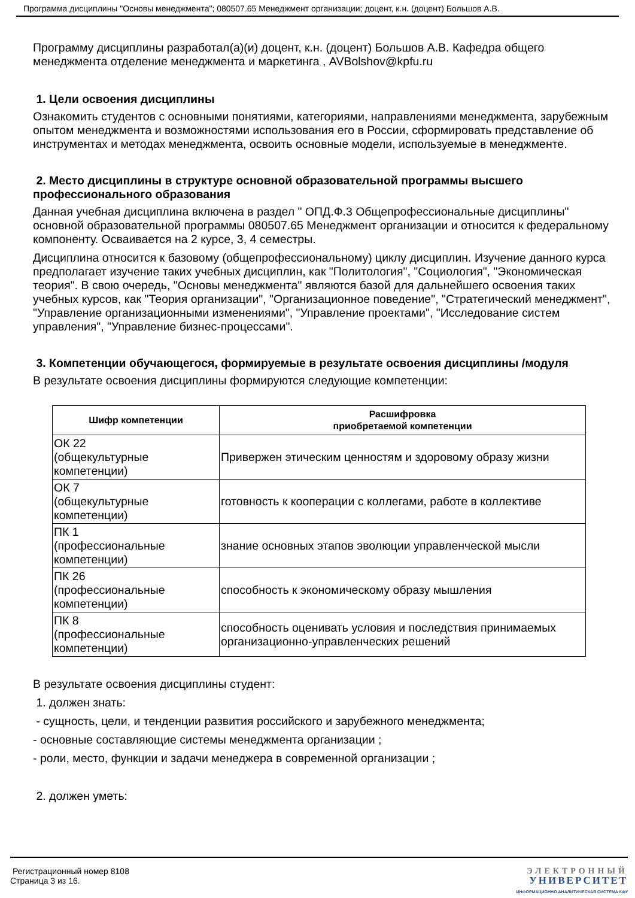Программа дисциплины "Основы менеджмента"; 080507.65 Менеджмент организации; доцент, к.н. (доцент) Большов А.В.
Программу дисциплины разработал(а)(и) доцент, к.н. (доцент) Большов А.В. Кафедра общего менеджмента отделение менеджмента и маркетинга , AVBolshov@kpfu.ru
1. Цели освоения дисциплины
Ознакомить студентов с основными понятиями, категориями, направлениями менеджмента, зарубежным опытом менеджмента и возможностями использования его в России, сформировать представление об инструментах и методах менеджмента, освоить основные модели, используемые в менеджменте.
2. Место дисциплины в структуре основной образовательной программы высшего профессионального образования
Данная учебная дисциплина включена в раздел " ОПД.Ф.3 Общепрофессиональные дисциплины" основной образовательной программы 080507.65 Менеджмент организации и относится к федеральному компоненту. Осваивается на 2 курсе, 3, 4 семестры.
Дисциплина относится к базовому (общепрофессиональному) циклу дисциплин. Изучение данного курса предполагает изучение таких учебных дисциплин, как "Политология", "Социология", "Экономическая теория". В свою очередь, "Основы менеджмента" являются базой для дальнейшего освоения таких учебных курсов, как "Теория организации", "Организационное поведение", "Стратегический менеджмент", "Управление организационными изменениями", "Управление проектами", "Исследование систем управления", "Управление бизнес-процессами".
3. Компетенции обучающегося, формируемые в результате освоения дисциплины /модуля
В результате освоения дисциплины формируются следующие компетенции:
| Шифр компетенции | Расшифровка приобретаемой компетенции |
| --- | --- |
| ОК 22 (общекультурные компетенции) | Привержен этическим ценностям и здоровому образу жизни |
| ОК 7 (общекультурные компетенции) | готовность к кооперации с коллегами, работе в коллективе |
| ПК 1 (профессиональные компетенции) | знание основных этапов эволюции управленческой мысли |
| ПК 26 (профессиональные компетенции) | способность к экономическому образу мышления |
| ПК 8 (профессиональные компетенции) | способность оценивать условия и последствия принимаемых организационно-управленческих решений |
В результате освоения дисциплины студент:
1. должен знать:
- сущность, цели, и тенденции развития российского и зарубежного менеджмента;
- основные составляющие системы менеджмента организации ;
- роли, место, функции и задачи менеджера в современной организации ;
2. должен уметь:
Регистрационный номер 8108
Страница 3 из 16.
ЭЛЕКТРОННЫЙ
УНИВЕРСИТЕТ
ИНФОРМАЦИОННО АНАЛИТИЧЕСКАЯ СИСТЕМА КФУ